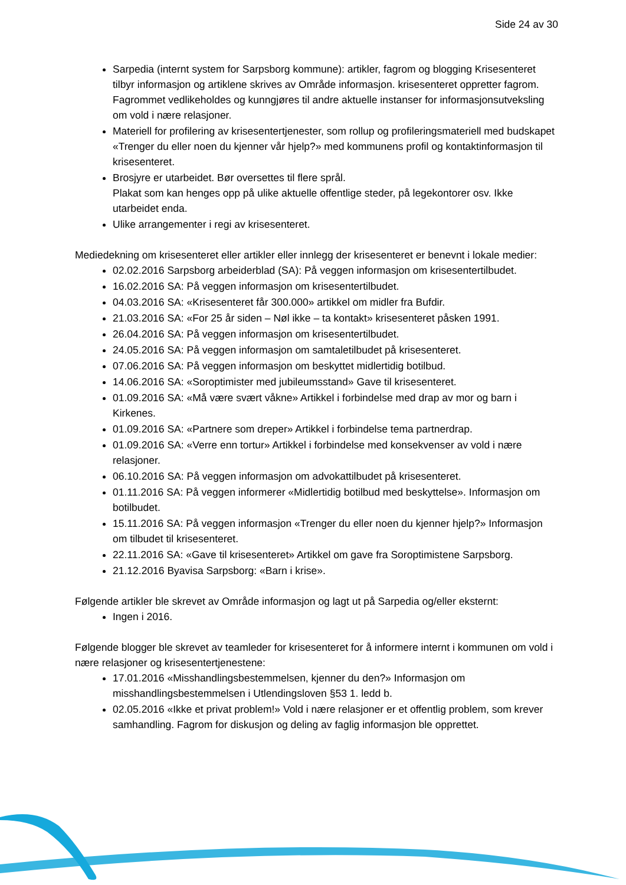Side 24 av 30
Sarpedia (internt system for Sarpsborg kommune): artikler, fagrom og blogging Krisesenteret tilbyr informasjon og artiklene skrives av Område informasjon. krisesenteret oppretter fagrom. Fagrommet vedlikeholdes og kunngjøres til andre aktuelle instanser for informasjonsutveksling om vold i nære relasjoner.
Materiell for profilering av krisesentertjenester, som rollup og profileringsmateriell med budskapet «Trenger du eller noen du kjenner vår hjelp?» med kommunens profil og kontaktinformasjon til krisesenteret.
Brosjyre er utarbeidet. Bør oversettes til flere språl.
Plakat som kan henges opp på ulike aktuelle offentlige steder, på legekontorer osv. Ikke utarbeidet enda.
Ulike arrangementer i regi av krisesenteret.
Mediedekning om krisesenteret eller artikler eller innlegg der krisesenteret er benevnt i lokale medier:
02.02.2016 Sarpsborg arbeiderblad (SA): På veggen informasjon om krisesentertilbudet.
16.02.2016 SA: På veggen informasjon om krisesentertilbudet.
04.03.2016 SA: «Krisesenteret får 300.000» artikkel om midler fra Bufdir.
21.03.2016 SA: «For 25 år siden – Nøl ikke – ta kontakt» krisesenteret påsken 1991.
26.04.2016 SA: På veggen informasjon om krisesentertilbudet.
24.05.2016 SA: På veggen informasjon om samtaletilbudet på krisesenteret.
07.06.2016 SA: På veggen informasjon om beskyttet midlertidig botilbud.
14.06.2016 SA: «Soroptimister med jubileumsstand» Gave til krisesenteret.
01.09.2016 SA: «Må være svært våkne» Artikkel i forbindelse med drap av mor og barn i Kirkenes.
01.09.2016 SA: «Partnere som dreper» Artikkel i forbindelse tema partnerdrap.
01.09.2016 SA: «Verre enn tortur» Artikkel i forbindelse med konsekvenser av vold i nære relasjoner.
06.10.2016 SA: På veggen informasjon om advokattilbudet på krisesenteret.
01.11.2016 SA: På veggen informerer «Midlertidig botilbud med beskyttelse». Informasjon om botilbudet.
15.11.2016 SA: På veggen informasjon «Trenger du eller noen du kjenner hjelp?» Informasjon om tilbudet til krisesenteret.
22.11.2016 SA: «Gave til krisesenteret» Artikkel om gave fra Soroptimistene Sarpsborg.
21.12.2016 Byavisa Sarpsborg: «Barn i krise».
Følgende artikler ble skrevet av Område informasjon og lagt ut på Sarpedia og/eller eksternt:
Ingen i 2016.
Følgende blogger ble skrevet av teamleder for krisesenteret for å informere internt i kommunen om vold i nære relasjoner og krisesentertjenestene:
17.01.2016 «Misshandlingsbestemmelsen, kjenner du den?» Informasjon om misshandlingsbestemmelsen i Utlendingsloven §53 1. ledd b.
02.05.2016 «Ikke et privat problem!» Vold i nære relasjoner er et offentlig problem, som krever samhandling. Fagrom for diskusjon og deling av faglig informasjon ble opprettet.